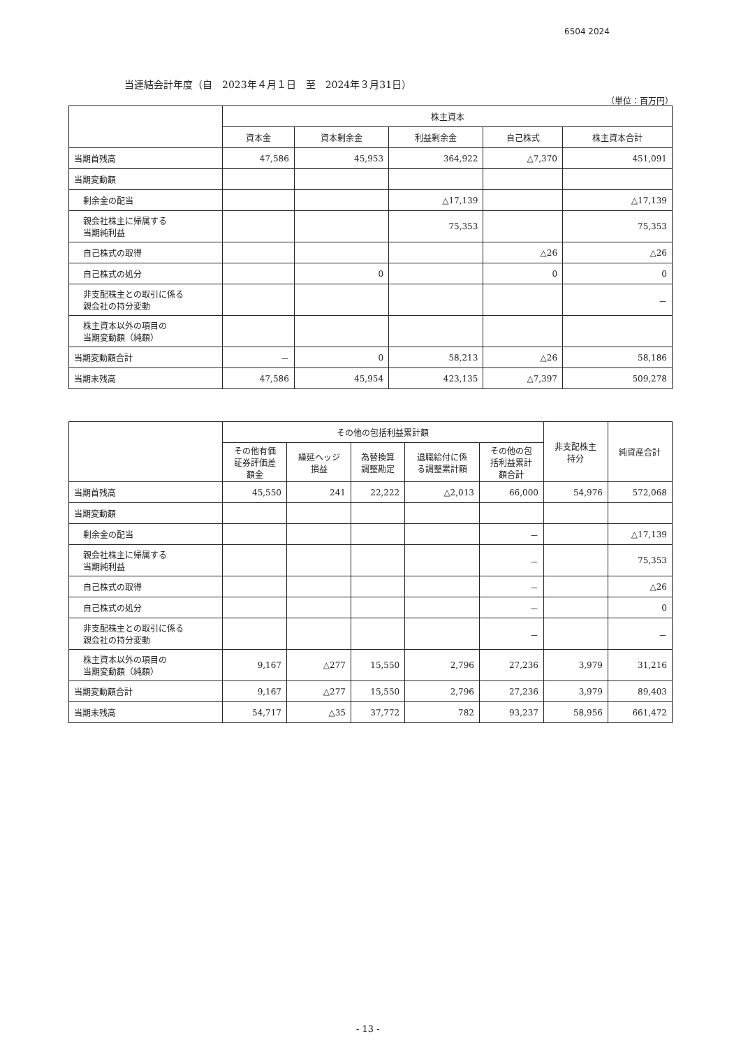6504 2024
当連結会計年度（自　2023年４月１日　至　2024年３月31日）
（単位：百万円）
| | 株主資本 | | | | |
| --- | --- | --- | --- | --- | --- |
| | 資本金 | 資本剰余金 | 利益剰余金 | 自己株式 | 株主資本合計 |
| 当期首残高 | 47,586 | 45,953 | 364,922 | △7,370 | 451,091 |
| 当期変動額 | | | | | |
| 剰余金の配当 | | | △17,139 | | △17,139 |
| 親会社株主に帰属する 当期純利益 | | | 75,353 | | 75,353 |
| 自己株式の取得 | | | | △26 | △26 |
| 自己株式の処分 | | 0 | | 0 | 0 |
| 非支配株主との取引に係る 親会社の持分変動 | | | | | － |
| 株主資本以外の項目の 当期変動額（純額） | | | | | |
| 当期変動額合計 | － | 0 | 58,213 | △26 | 58,186 |
| 当期末残高 | 47,586 | 45,954 | 423,135 | △7,397 | 509,278 |
| | その他の包括利益累計額 | | | | | 非支配株主 持分 | 純資産合計 |
| --- | --- | --- | --- | --- | --- | --- | --- |
| | その他有価 証券評価差 額金 | 繰延ヘッジ 損益 | 為替換算 調整勘定 | 退職給付に係 る調整累計額 | その他の包 括利益累計 額合計 | | |
| 当期首残高 | 45,550 | 241 | 22,222 | △2,013 | 66,000 | 54,976 | 572,068 |
| 当期変動額 | | | | | | | |
| 剰余金の配当 | | | | | － | | △17,139 |
| 親会社株主に帰属する 当期純利益 | | | | | － | | 75,353 |
| 自己株式の取得 | | | | | － | | △26 |
| 自己株式の処分 | | | | | － | | 0 |
| 非支配株主との取引に係る 親会社の持分変動 | | | | | － | | － |
| 株主資本以外の項目の 当期変動額（純額） | 9,167 | △277 | 15,550 | 2,796 | 27,236 | 3,979 | 31,216 |
| 当期変動額合計 | 9,167 | △277 | 15,550 | 2,796 | 27,236 | 3,979 | 89,403 |
| 当期末残高 | 54,717 | △35 | 37,772 | 782 | 93,237 | 58,956 | 661,472 |
- 13 -